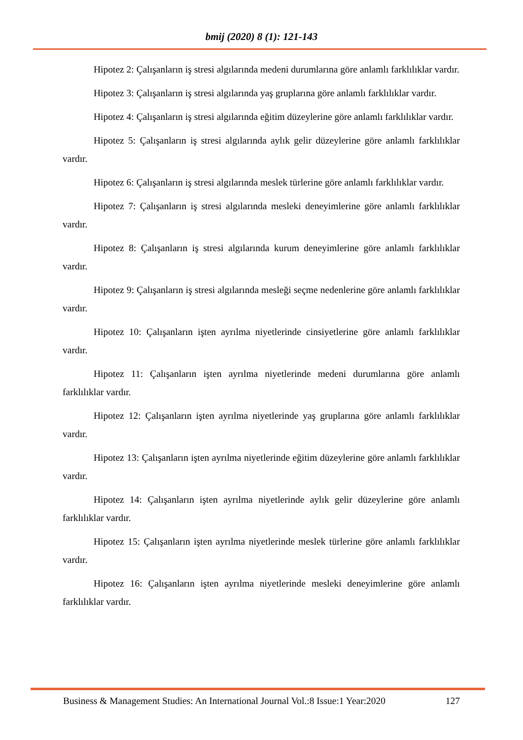bmij (2020) 8 (1): 121-143
Hipotez 2: Çalışanların iş stresi algılarında medeni durumlarına göre anlamlı farklılıklar vardır.
Hipotez 3: Çalışanların iş stresi algılarında yaş gruplarına göre anlamlı farklılıklar vardır.
Hipotez 4: Çalışanların iş stresi algılarında eğitim düzeylerine göre anlamlı farklılıklar vardır.
Hipotez 5: Çalışanların iş stresi algılarında aylık gelir düzeylerine göre anlamlı farklılıklar vardır.
Hipotez 6: Çalışanların iş stresi algılarında meslek türlerine göre anlamlı farklılıklar vardır.
Hipotez 7: Çalışanların iş stresi algılarında mesleki deneyimlerine göre anlamlı farklılıklar vardır.
Hipotez 8: Çalışanların iş stresi algılarında kurum deneyimlerine göre anlamlı farklılıklar vardır.
Hipotez 9: Çalışanların iş stresi algılarında mesleği seçme nedenlerine göre anlamlı farklılıklar vardır.
Hipotez 10: Çalışanların işten ayrılma niyetlerinde cinsiyetlerine göre anlamlı farklılıklar vardır.
Hipotez 11: Çalışanların işten ayrılma niyetlerinde medeni durumlarına göre anlamlı farklılıklar vardır.
Hipotez 12: Çalışanların işten ayrılma niyetlerinde yaş gruplarına göre anlamlı farklılıklar vardır.
Hipotez 13: Çalışanların işten ayrılma niyetlerinde eğitim düzeylerine göre anlamlı farklılıklar vardır.
Hipotez 14: Çalışanların işten ayrılma niyetlerinde aylık gelir düzeylerine göre anlamlı farklılıklar vardır.
Hipotez 15: Çalışanların işten ayrılma niyetlerinde meslek türlerine göre anlamlı farklılıklar vardır.
Hipotez 16: Çalışanların işten ayrılma niyetlerinde mesleki deneyimlerine göre anlamlı farklılıklar vardır.
Business & Management Studies: An International Journal Vol.:8 Issue:1 Year:2020 127